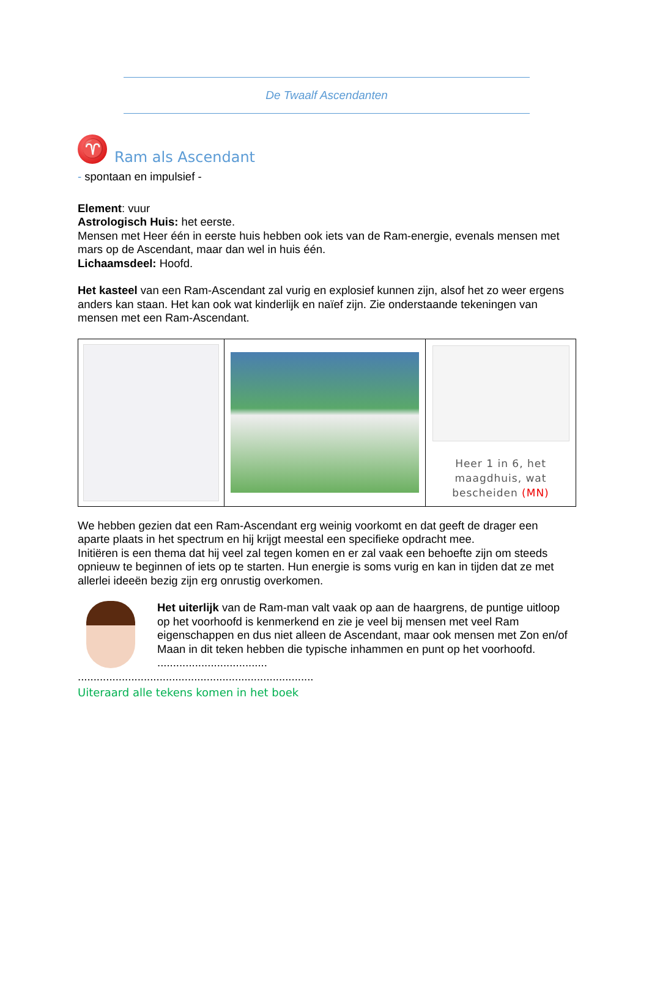De Twaalf Ascendanten
♈
Ram als Ascendant
- spontaan en impulsief -
Element: vuur
Astrologisch Huis: het eerste.
Mensen met Heer één in eerste huis hebben ook iets van de Ram-energie, evenals mensen met mars op de Ascendant, maar dan wel in huis één.
Lichaamsdeel: Hoofd.
Het kasteel van een Ram-Ascendant zal vurig en explosief kunnen zijn, alsof het zo weer ergens anders kan staan. Het kan ook wat kinderlijk en naïef zijn. Zie onderstaande tekeningen van mensen met een Ram-Ascendant.
| | | Heer 1 in 6, het maagdhuis, wat bescheiden (MN) |
We hebben gezien dat een Ram-Ascendant erg weinig voorkomt en dat geeft de drager een aparte plaats in het spectrum en hij krijgt meestal een specifieke opdracht mee.
Initiëren is een thema dat hij veel zal tegen komen en er zal vaak een behoefte zijn om steeds opnieuw te beginnen of iets op te starten. Hun energie is soms vurig en kan in tijden dat ze met allerlei ideeën bezig zijn erg onrustig overkomen.
Het uiterlijk van de Ram-man valt vaak op aan de haargrens, de puntige uitloop op het voorhoofd is kenmerkend en zie je veel bij mensen met veel Ram eigenschappen en dus niet alleen de Ascendant, maar ook mensen met Zon en/of Maan in dit teken hebben die typische inhammen en punt op het voorhoofd.
...................................
...........................................................................
Uiteraard alle tekens komen in het boek